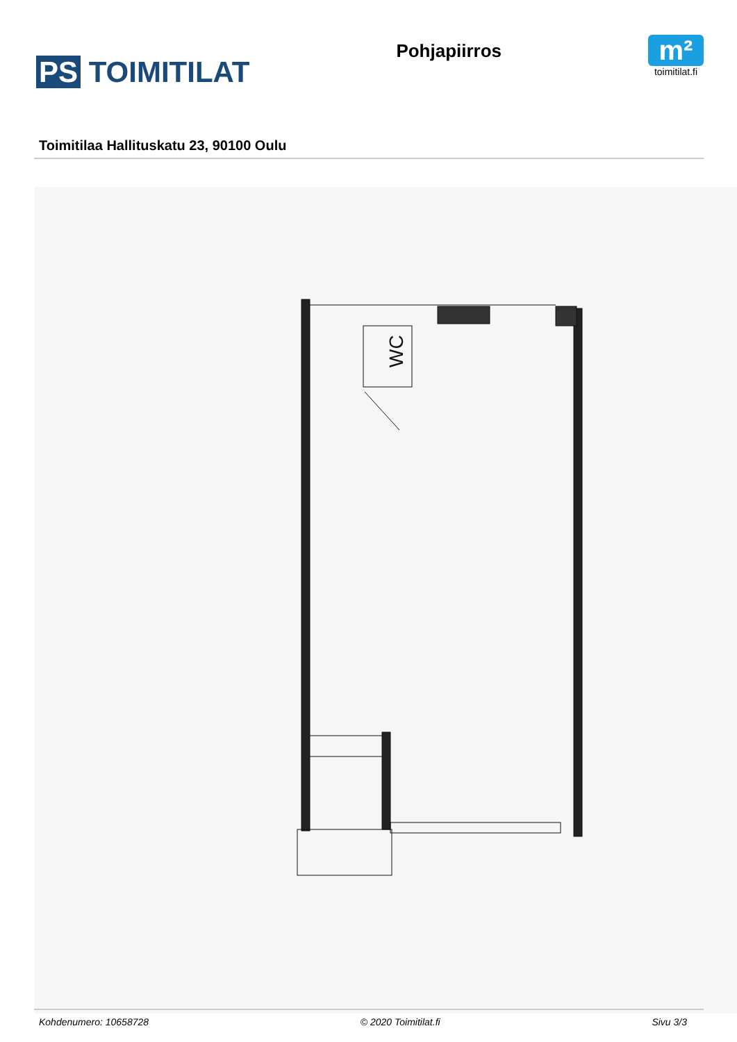PS TOIMITILAT
Pohjapiirros
m²
toimitilat.fi
Toimitilaa Hallituskatu 23, 90100 Oulu
WC
Kohdenumero: 10658728 © 2020 Toimitilat.fi Sivu 3/3